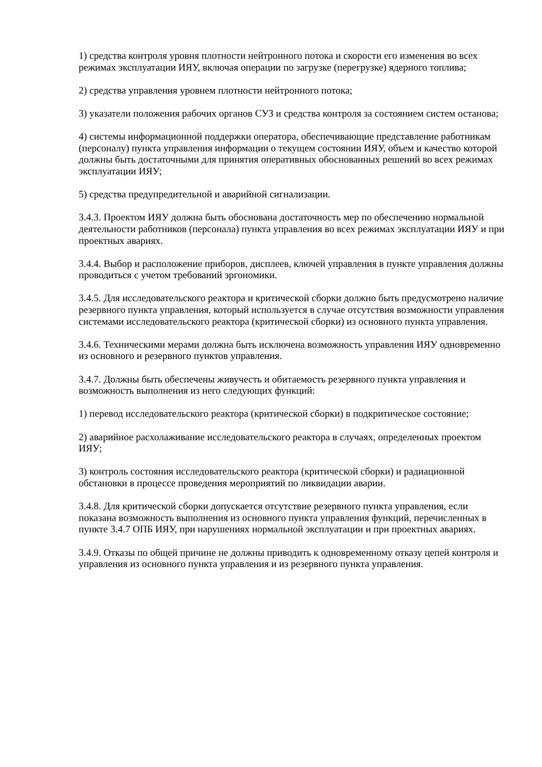1) средства контроля уровня плотности нейтронного потока и скорости его изменения во всех режимах эксплуатации ИЯУ, включая операции по загрузке (перегрузке) ядерного топлива;
2) средства управления уровнем плотности нейтронного потока;
3) указатели положения рабочих органов СУЗ и средства контроля за состоянием систем останова;
4) системы информационной поддержки оператора, обеспечивающие представление работникам (персоналу) пункта управления информации о текущем состоянии ИЯУ, объем и качество которой должны быть достаточными для принятия оперативных обоснованных решений во всех режимах эксплуатации ИЯУ;
5) средства предупредительной и аварийной сигнализации.
3.4.3. Проектом ИЯУ должна быть обоснована достаточность мер по обеспечению нормальной деятельности работников (персонала) пункта управления во всех режимах эксплуатации ИЯУ и при проектных авариях.
3.4.4. Выбор и расположение приборов, дисплеев, ключей управления в пункте управления должны проводиться с учетом требований эргономики.
3.4.5. Для исследовательского реактора и критической сборки должно быть предусмотрено наличие резервного пункта управления, который используется в случае отсутствия возможности управления системами исследовательского реактора (критической сборки) из основного пункта управления.
3.4.6. Техническими мерами должна быть исключена возможность управления ИЯУ одновременно из основного и резервного пунктов управления.
3.4.7. Должны быть обеспечены живучесть и обитаемость резервного пункта управления и возможность выполнения из него следующих функций:
1) перевод исследовательского реактора (критической сборки) в подкритическое состояние;
2) аварийное расхолаживание исследовательского реактора в случаях, определенных проектом ИЯУ;
3) контроль состояния исследовательского реактора (критической сборки) и радиационной обстановки в процессе проведения мероприятий по ликвидации аварии.
3.4.8. Для критической сборки допускается отсутствие резервного пункта управления, если показана возможность выполнения из основного пункта управления функций, перечисленных в пункте 3.4.7 ОПБ ИЯУ, при нарушениях нормальной эксплуатации и при проектных авариях.
3.4.9. Отказы по общей причине не должны приводить к одновременному отказу цепей контроля и управления из основного пункта управления и из резервного пункта управления.